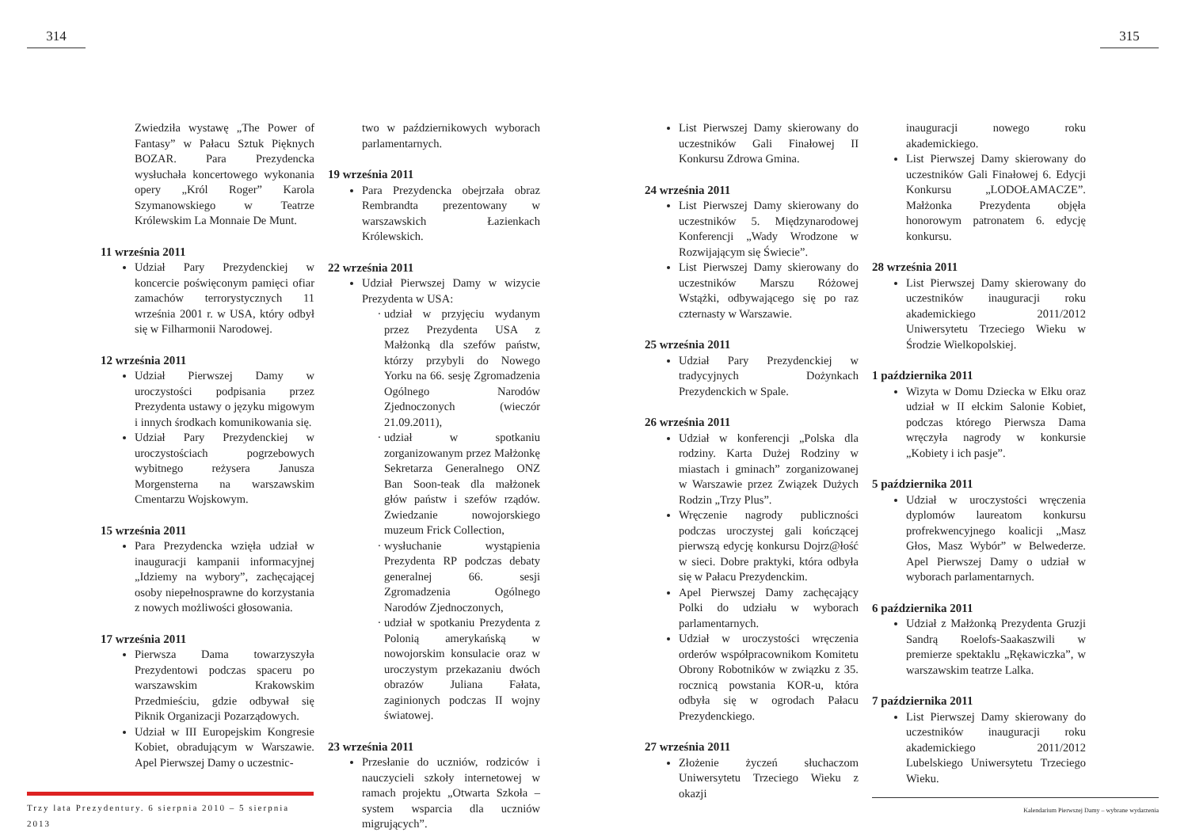314 315
Zwiedziła wystawę „The Power of Fantasy” w Pałacu Sztuk Pięknych BOZAR. Para Prezydencka wysłuchała koncertowego wykonania opery „Król Roger” Karola Szymanowskiego w Teatrze Królewskim La Monnaie De Munt.
11 września 2011
Udział Pary Prezydenckiej w koncercie poświęconym pamięci ofiar zamachów terrorystycznych 11 września 2001 r. w USA, który odbył się w Filharmonii Narodowej.
12 września 2011
Udział Pierwszej Damy w uroczystości podpisania przez Prezydenta ustawy o języku migowym i innych środkach komunikowania się.
Udział Pary Prezydenckiej w uroczystościach pogrzebowych wybitnego reżysera Janusza Morgensterna na warszawskim Cmentarzu Wojskowym.
15 września 2011
Para Prezydencka wzięła udział w inauguracji kampanii informacyjnej „Idziemy na wybory”, zachęcającej osoby niepełnosprawne do korzystania z nowych możliwości głosowania.
17 września 2011
Pierwsza Dama towarzyszyła Prezydentowi podczas spaceru po warszawskim Krakowskim Przedmieściu, gdzie odbywał się Piknik Organizacji Pozarządowych.
Udział w III Europejskim Kongresie Kobiet, obradującym w Warszawie. Apel Pierwszej Damy o uczestnic-
two w październikowych wyborach parlamentarnych.
19 września 2011
Para Prezydencka obejrzała obraz Rembrandta prezentowany w warszawskich Łazienkach Królewskich.
22 września 2011
Udział Pierwszej Damy w wizycie Prezydenta w USA:
udział w przyjęciu wydanym przez Prezydenta USA z Małżonką dla szefów państw, którzy przybyli do Nowego Yorku na 66. sesję Zgromadzenia Ogólnego Narodów Zjednoczonych (wieczór 21.09.2011),
udział w spotkaniu zorganizowanym przez Małżonkę Sekretarza Generalnego ONZ Ban Soon-teak dla małżonek głów państw i szefów rządów. Zwiedzanie nowojorskiego muzeum Frick Collection,
wysłuchanie wystąpienia Prezydenta RP podczas debaty generalnej 66. sesji Zgromadzenia Ogólnego Narodów Zjednoczonych,
udział w spotkaniu Prezydenta z Polonią amerykańską w nowojorskim konsulacie oraz w uroczystym przekazaniu dwóch obrazów Juliana Fałata, zaginionych podczas II wojny światowej.
23 września 2011
Przesłanie do uczniów, rodziców i nauczycieli szkoły internetowej w ramach projektu „Otwarta Szkoła – system wsparcia dla uczniów migrujących”.
List Pierwszej Damy skierowany do uczestników Gali Finałowej II Konkursu Zdrowa Gmina.
24 września 2011
List Pierwszej Damy skierowany do uczestników 5. Międzynarodowej Konferencji „Wady Wrodzone w Rozwijającym się Świecie”.
List Pierwszej Damy skierowany do uczestników Marszu Różowej Wstążki, odbywającego się po raz czternasty w Warszawie.
25 września 2011
Udział Pary Prezydenckiej w tradycyjnych Dożynkach Prezydenckich w Spale.
26 września 2011
Udział w konferencji „Polska dla rodziny. Karta Dużej Rodziny w miastach i gminach” zorganizowanej w Warszawie przez Związek Dużych Rodzin „Trzy Plus”.
Wręczenie nagrody publiczności podczas uroczystej gali kończącej pierwszą edycję konkursu Dojrz@łość w sieci. Dobre praktyki, która odbyła się w Pałacu Prezydenckim.
Apel Pierwszej Damy zachęcający Polki do udziału w wyborach parlamentarnych.
Udział w uroczystości wręczenia orderów współpracownikom Komitetu Obrony Robotników w związku z 35. rocznicą powstania KOR-u, która odbyła się w ogrodach Pałacu Prezydenckiego.
27 września 2011
Złożenie życzeń słuchaczom Uniwersytetu Trzeciego Wieku z okazji
inauguracji nowego roku akademickiego.
List Pierwszej Damy skierowany do uczestników Gali Finałowej 6. Edycji Konkursu „LODOŁAMACZE”. Małżonka Prezydenta objęła honorowym patronatem 6. edycję konkursu.
28 września 2011
List Pierwszej Damy skierowany do uczestników inauguracji roku akademickiego 2011/2012 Uniwersytetu Trzeciego Wieku w Środzie Wielkopolskiej.
1 października 2011
Wizyta w Domu Dziecka w Ełku oraz udział w II ełckim Salonie Kobiet, podczas którego Pierwsza Dama wręczyła nagrody w konkursie „Kobiety i ich pasje”.
5 października 2011
Udział w uroczystości wręczenia dyplomów laureatom konkursu profrekwencyjnego koalicji „Masz Głos, Masz Wybór” w Belwederze. Apel Pierwszej Damy o udział w wyborach parlamentarnych.
6 października 2011
Udział z Małżonką Prezydenta Gruzji Sandrą Roelofs-Saakaszwili w premierze spektaklu „Rękawiczka”, w warszawskim teatrze Lalka.
7 października 2011
List Pierwszej Damy skierowany do uczestników inauguracji roku akademickiego 2011/2012 Lubelskiego Uniwersytetu Trzeciego Wieku.
Trzy lata Prezydentury. 6 sierpnia 2010 – 5 sierpnia 2013
Kalendarium Pierwszej Damy – wybrane wydarzenia